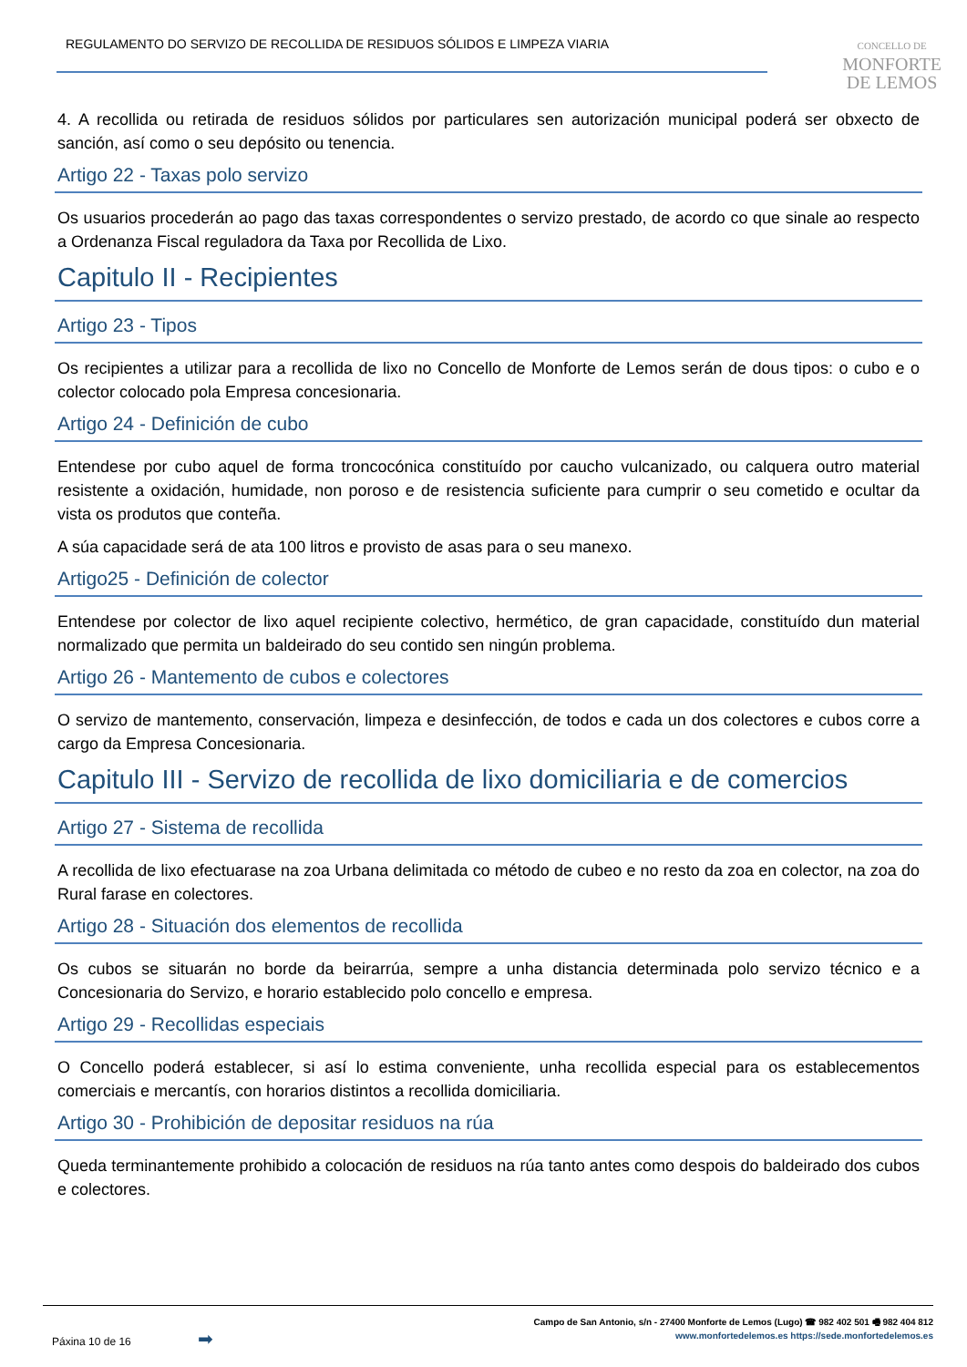REGULAMENTO DO SERVIZO DE RECOLLIDA DE RESIDUOS SÓLIDOS E LIMPEZA VIARIA
CONCELLO DE
MONFORTE
DE LEMOS
4. A recollida ou retirada de residuos sólidos por particulares sen autorización municipal poderá ser obxecto de sanción, así como o seu depósito ou tenencia.
Artigo 22 - Taxas polo servizo
Os usuarios procederán ao pago das taxas correspondentes o servizo prestado, de acordo co que sinale ao respecto a Ordenanza Fiscal reguladora da Taxa por Recollida de Lixo.
Capitulo II - Recipientes
Artigo 23 - Tipos
Os recipientes a utilizar para a recollida de lixo no Concello de Monforte de Lemos serán de dous tipos: o cubo e o colector colocado pola Empresa concesionaria.
Artigo 24 - Definición de cubo
Entendese por cubo aquel de forma troncocónica constituído por caucho vulcanizado, ou calquera outro material resistente a oxidación, humidade, non poroso e de resistencia suficiente para cumprir o seu cometido e ocultar da vista os produtos que conteña.
A súa capacidade será de ata 100 litros e provisto de asas para o seu manexo.
Artigo25 - Definición de colector
Entendese por colector de lixo aquel recipiente colectivo, hermético, de gran capacidade, constituído dun material normalizado que permita un baldeirado do seu contido sen ningún problema.
Artigo 26 - Mantemento de cubos e colectores
O servizo de mantemento, conservación, limpeza e desinfección, de todos e cada un dos colectores e cubos corre a cargo da Empresa Concesionaria.
Capitulo III - Servizo de recollida de lixo domiciliaria e de comercios
Artigo 27 - Sistema de recollida
A recollida de lixo efectuarase na zoa Urbana delimitada co método de cubeo e no resto da zoa en colector, na zoa do Rural farase en colectores.
Artigo 28 - Situación dos elementos de recollida
Os cubos se situarán no borde da beirarrúa, sempre a unha distancia determinada polo servizo técnico e a Concesionaria do Servizo, e horario establecido polo concello e empresa.
Artigo 29 - Recollidas especiais
O Concello poderá establecer, si así lo estima conveniente, unha recollida especial para os establecementos comerciais e mercantís, con horarios distintos a recollida domiciliaria.
Artigo 30 - Prohibición de depositar residuos na rúa
Queda terminantemente prohibido a colocación de residuos na rúa tanto antes como despois do baldeirado dos cubos e colectores.
Páxina 10 de 16 ➡
Campo de San Antonio, s/n - 27400 Monforte de Lemos (Lugo) ☎ 982 402 501 🖷 982 404 812
www.monfortedelemos.es https://sede.monfortedelemos.es